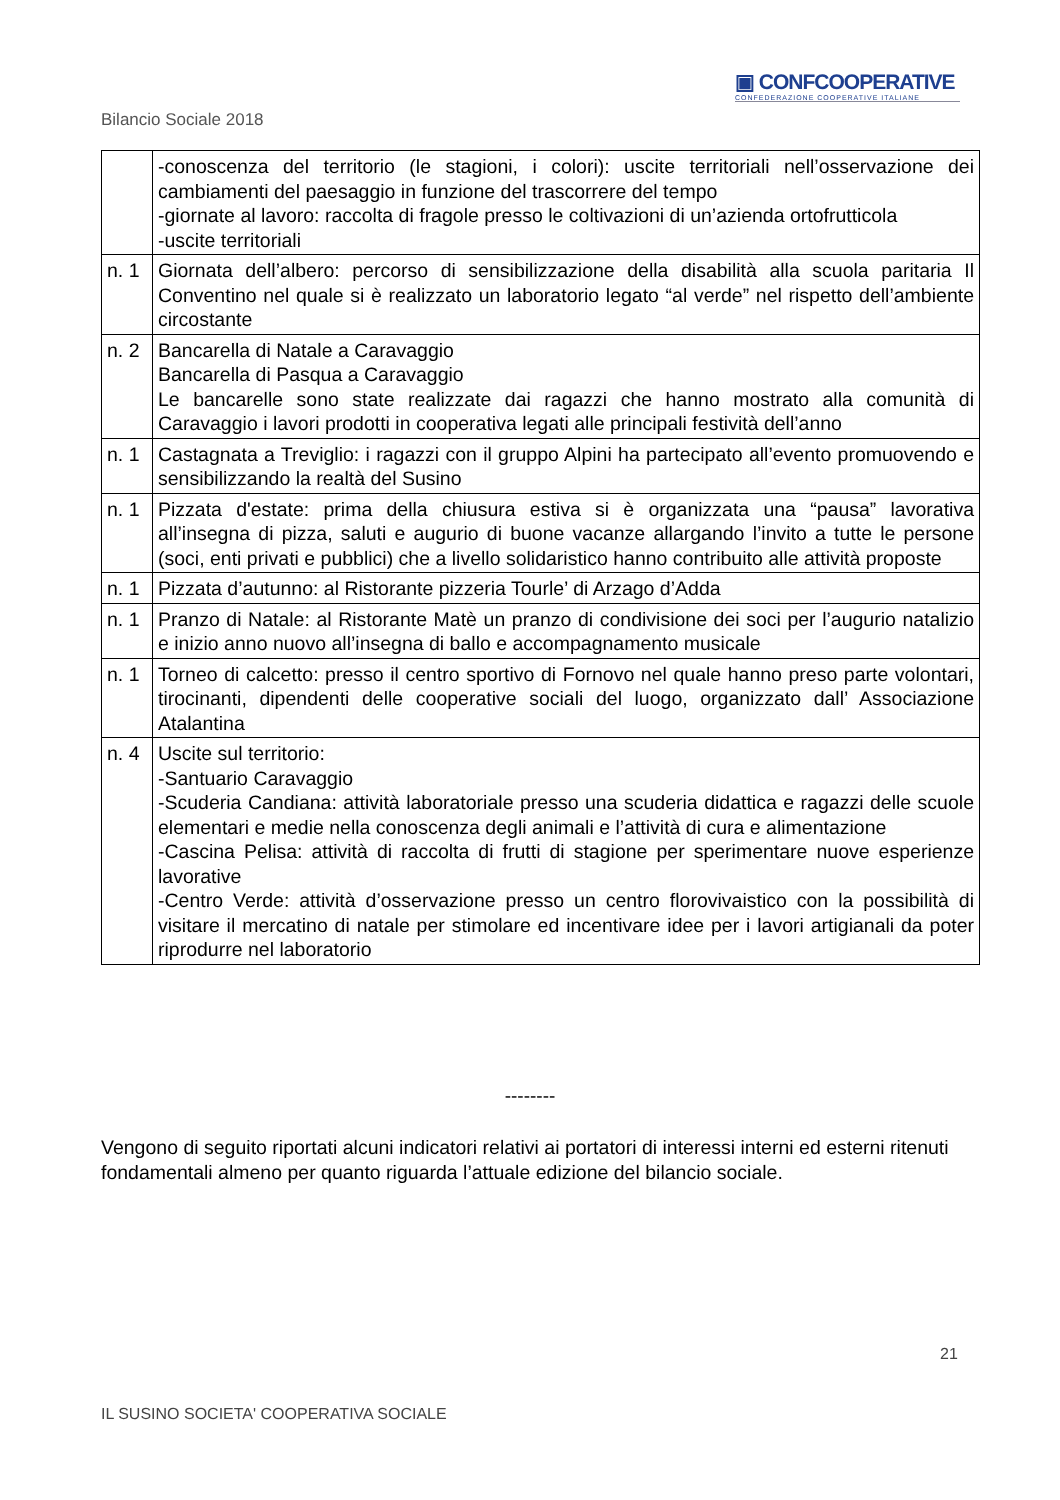▣ CONFCOOPERATIVE
CONFEDERAZIONE COOPERATIVE ITALIANE
Bilancio Sociale 2018
| | -conoscenza del territorio (le stagioni, i colori): uscite territoriali nell’osservazione dei cambiamenti del paesaggio in funzione del trascorrere del tempo -giornate al lavoro: raccolta di fragole presso le coltivazioni di un’azienda ortofrutticola -uscite territoriali |
| n. 1 | Giornata dell’albero: percorso di sensibilizzazione della disabilità alla scuola paritaria Il Conventino nel quale si è realizzato un laboratorio legato “al verde” nel rispetto dell’ambiente circostante |
| n. 2 | Bancarella di Natale a Caravaggio Bancarella di Pasqua a Caravaggio Le bancarelle sono state realizzate dai ragazzi che hanno mostrato alla comunità di Caravaggio i lavori prodotti in cooperativa legati alle principali festività dell’anno |
| n. 1 | Castagnata a Treviglio: i ragazzi con il gruppo Alpini ha partecipato all’evento promuovendo e sensibilizzando la realtà del Susino |
| n. 1 | Pizzata d'estate: prima della chiusura estiva si è organizzata una “pausa” lavorativa all’insegna di pizza, saluti e augurio di buone vacanze allargando l’invito a tutte le persone (soci, enti privati e pubblici) che a livello solidaristico hanno contribuito alle attività proposte |
| n. 1 | Pizzata d’autunno: al Ristorante pizzeria Tourle’ di Arzago d’Adda |
| n. 1 | Pranzo di Natale: al Ristorante Matè un pranzo di condivisione dei soci per l’augurio natalizio e inizio anno nuovo all’insegna di ballo e accompagnamento musicale |
| n. 1 | Torneo di calcetto: presso il centro sportivo di Fornovo nel quale hanno preso parte volontari, tirocinanti, dipendenti delle cooperative sociali del luogo, organizzato dall’ Associazione Atalantina |
| n. 4 | Uscite sul territorio: -Santuario Caravaggio -Scuderia Candiana: attività laboratoriale presso una scuderia didattica e ragazzi delle scuole elementari e medie nella conoscenza degli animali e l’attività di cura e alimentazione -Cascina Pelisa: attività di raccolta di frutti di stagione per sperimentare nuove esperienze lavorative -Centro Verde: attività d’osservazione presso un centro florovivaistico con la possibilità di visitare il mercatino di natale per stimolare ed incentivare idee per i lavori artigianali da poter riprodurre nel laboratorio |
--------
Vengono di seguito riportati alcuni indicatori relativi ai portatori di interessi interni ed esterni ritenuti fondamentali almeno per quanto riguarda l’attuale edizione del bilancio sociale.
21
IL SUSINO SOCIETA' COOPERATIVA SOCIALE